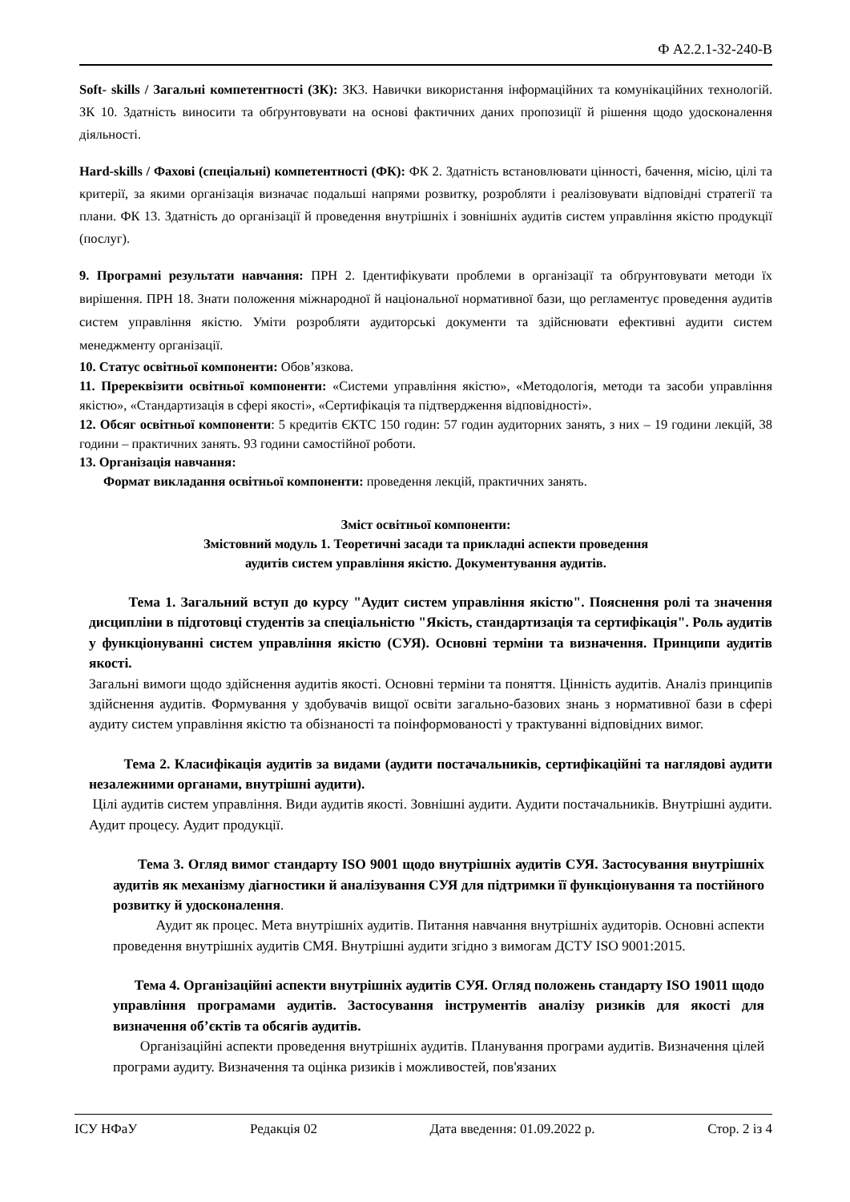Ф А2.2.1-32-240-В
Soft- skills / Загальні компетентності (ЗК): ЗК3. Навички використання інформаційних та комунікаційних технологій. ЗК 10. Здатність виносити та обґрунтовувати на основі фактичних даних пропозиції й рішення щодо удосконалення діяльності.
Hard-skills / Фахові (спеціальні) компетентності (ФК): ФК 2. Здатність встановлювати цінності, бачення, місію, цілі та критерії, за якими організація визначає подальші напрями розвитку, розробляти і реалізовувати відповідні стратегії та плани. ФК 13. Здатність до організації й проведення внутрішніх і зовнішніх аудитів систем управління якістю продукції (послуг).
9. Програмні результати навчання: ПРН 2. Ідентифікувати проблеми в організації та обґрунтовувати методи їх вирішення. ПРН 18. Знати положення міжнародної й національної нормативної бази, що регламентує проведення аудитів систем управління якістю. Уміти розробляти аудиторські документи та здійснювати ефективні аудити систем менеджменту організації.
10. Статус освітньої компоненти: Обов’язкова.
11. Пререквізити освітньої компоненти: «Системи управління якістю», «Методологія, методи та засоби управління якістю», «Стандартизація в сфері якості», «Сертифікація та підтвердження відповідності».
12. Обсяг освітньої компоненти: 5 кредитів ЄКТС 150 годин: 57 годин аудиторних занять, з них – 19 години лекцій, 38 години – практичних занять. 93 години самостійної роботи.
13. Організація навчання:
Формат викладання освітньої компоненти: проведення лекцій, практичних занять.
Зміст освітньої компоненти:
Змістовний модуль 1. Теоретичні засади та прикладні аспекти проведення
аудитів систем управління якістю. Документування аудитів.
Тема 1. Загальний вступ до курсу "Аудит систем управління якістю". Пояснення ролі та значення дисципліни в підготовці студентів за спеціальністю "Якість, стандартизація та сертифікація". Роль аудитів у функціонуванні систем управління якістю (СУЯ). Основні терміни та визначення. Принципи аудитів якості.
Загальні вимоги щодо здійснення аудитів якості. Основні терміни та поняття. Цінність аудитів. Аналіз принципів здійснення аудитів. Формування у здобувачів вищої освіти загально-базових знань з нормативної бази в сфері аудиту систем управління якістю та обізнаності та поінформованості у трактуванні відповідних вимог.
Тема 2. Класифікація аудитів за видами (аудити постачальників, сертифікаційні та наглядові аудити незалежними органами, внутрішні аудити).
Цілі аудитів систем управління. Види аудитів якості. Зовнішні аудити. Аудити постачальників. Внутрішні аудити. Аудит процесу. Аудит продукції.
Тема 3. Огляд вимог стандарту ISO 9001 щодо внутрішніх аудитів СУЯ. Застосування внутрішніх аудитів як механізму діагностики й аналізування СУЯ для підтримки її функціонування та постійного розвитку й удосконалення.
Аудит як процес. Мета внутрішніх аудитів. Питання навчання внутрішніх аудиторів. Основні аспекти проведення внутрішніх аудитів СМЯ. Внутрішні аудити згідно з вимогам ДСТУ ISO 9001:2015.
Тема 4. Організаційні аспекти внутрішніх аудитів СУЯ. Огляд положень стандарту ISO 19011 щодо управління програмами аудитів. Застосування інструментів аналізу ризиків для якості для визначення об’єктів та обсягів аудитів.
Організаційні аспекти проведення внутрішніх аудитів. Планування програми аудитів. Визначення цілей програми аудиту. Визначення та оцінка ризиків і можливостей, пов'язаних
ІСУ НФаУ Редакція 02 Дата введення: 01.09.2022 р. Стор. 2 із 4